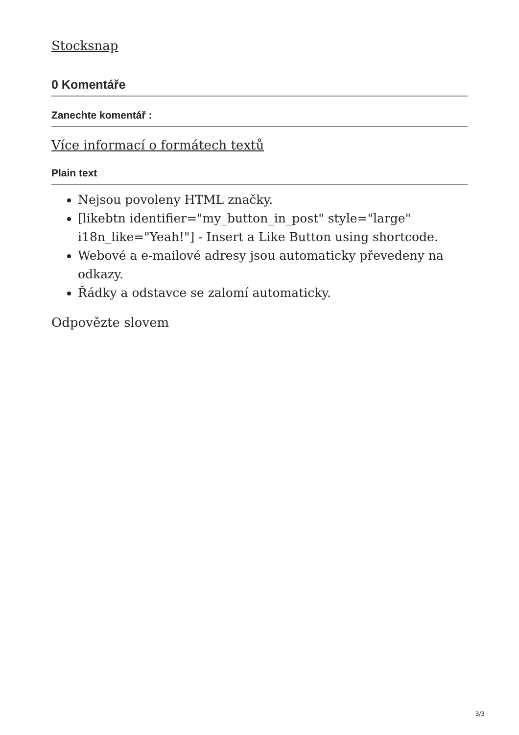Stocksnap
0 Komentáře
Zanechte komentář :
Více informací o formátech textů
Plain text
Nejsou povoleny HTML značky.
[likebtn identifier="my_button_in_post" style="large" i18n_like="Yeah!"] - Insert a Like Button using shortcode.
Webové a e-mailové adresy jsou automaticky převedeny na odkazy.
Řádky a odstavce se zalomí automaticky.
Odpovězte slovem
3/3